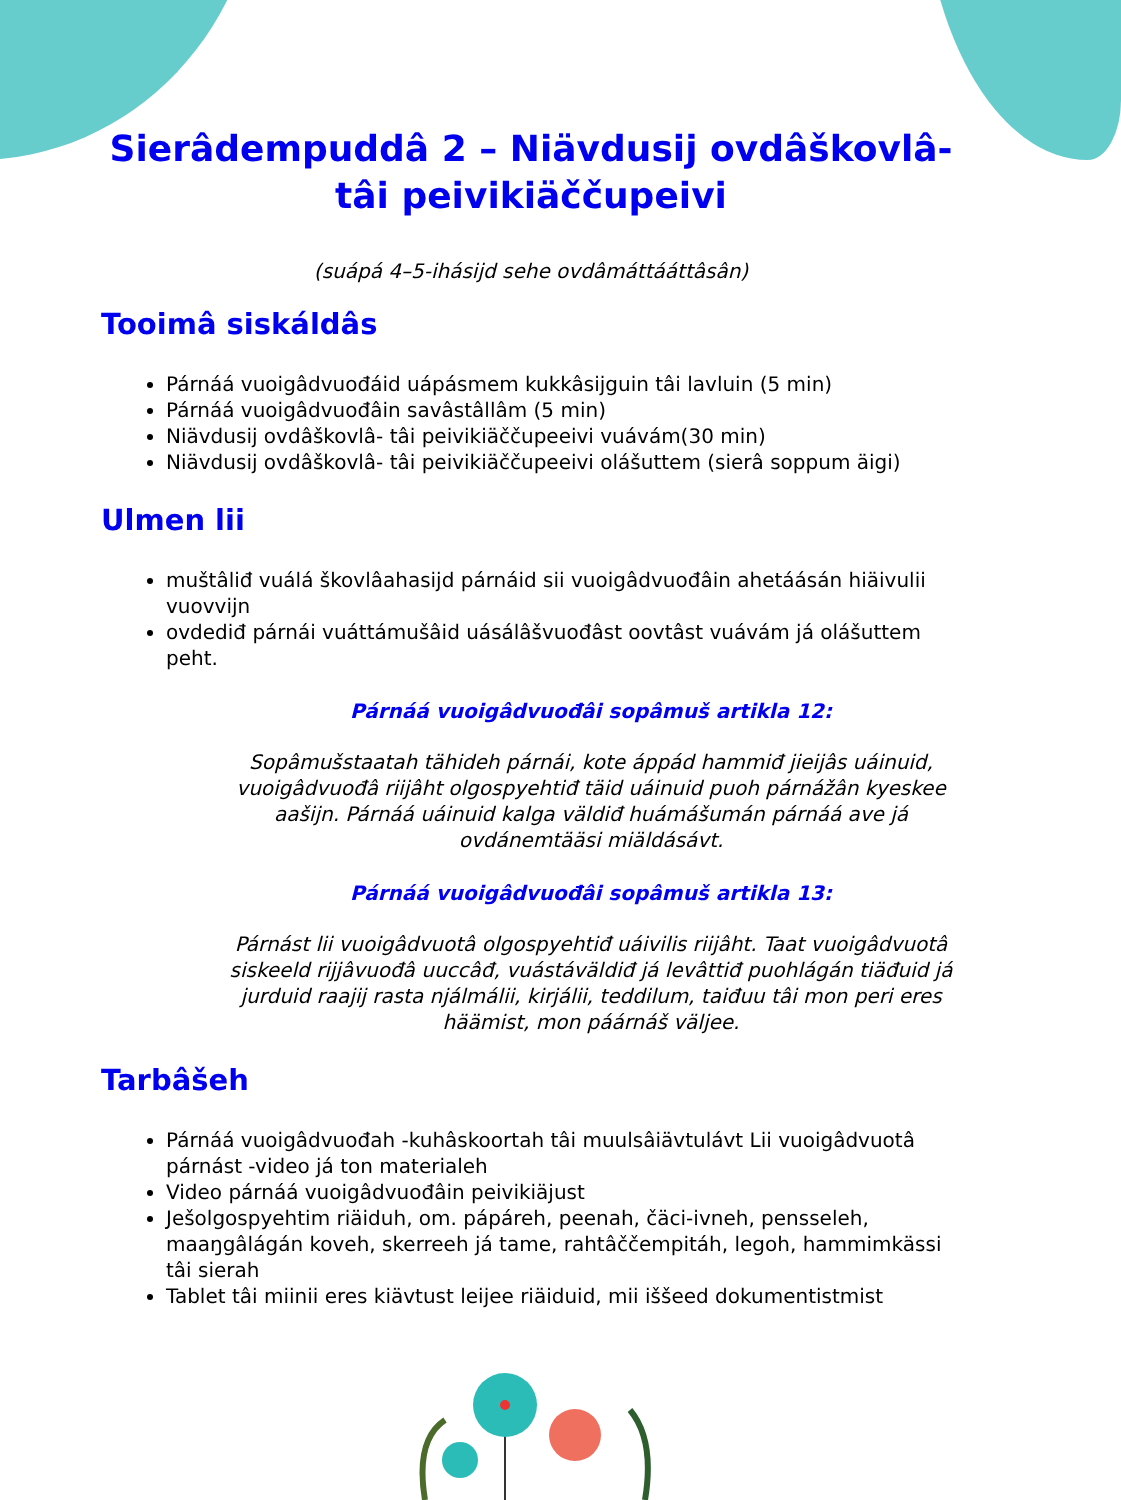Sierâdempuddâ 2 – Niävdusij ovdâškovlâ-tâi peivikiäččupeivi
(suápá 4–5-ihásijd sehe ovdâmáttááttâsân)
Tooimâ siskáldâs
Párnáá vuoigâdvuođáid uápásmem kukkâsijguin tâi lavluin (5 min)
Párnáá vuoigâdvuođâin savâstâllâm (5 min)
Niävdusij ovdâškovlâ- tâi peivikiäččupeeivi vuávám(30 min)
Niävdusij ovdâškovlâ- tâi peivikiäččupeeivi olášuttem (sierâ soppum äigi)
Ulmen lii
muštâliđ vuálá škovlâahasijd párnáid sii vuoigâdvuođâin ahetáásán hiäivulii vuovvijn
ovdediđ párnái vuáttámušâid uásálâšvuođâst oovtâst vuávám já olášuttem peht.
Párnáá vuoigâdvuođâi sopâmuš artikla 12:
Sopâmušstaatah tähideh párnái, kote áppád hammiđ jieijâs uáinuid, vuoigâdvuođâ riijâht olgospyehtiđ täid uáinuid puoh párnážân kyeskee aašijn. Párnáá uáinuid kalga väldiđ huámášumán párnáá ave já ovdánemtääsi miäldásávt.
Párnáá vuoigâdvuođâi sopâmuš artikla 13:
Párnást lii vuoigâdvuotâ olgospyehtiđ uáivilis riijâht. Taat vuoigâdvuotâ siskeeld rijjâvuođâ uuccâđ, vuástáväldiđ já levâttiđ puohlágán tiäđuid já jurduid raajij rasta njálmálii, kirjálii, teddilum, taiđuu tâi mon peri eres häämist, mon páárnáš väljee.
Tarbâšeh
Párnáá vuoigâdvuođah -kuhâskoortah tâi muulsâiävtulávt Lii vuoigâdvuotâ párnást -video já ton materialeh
Video párnáá vuoigâdvuođâin peivikiäjust
Ješolgospyehtim riäiduh, om. pápáreh, peenah, čäci-ivneh, pensseleh, maaŋgâlágán koveh, skerreeh já tame, rahtâččempitáh, legoh, hammimkässi tâi sierah
Tablet tâi miinii eres kiävtust leijee riäiduid, mii iššeed dokumentistmist